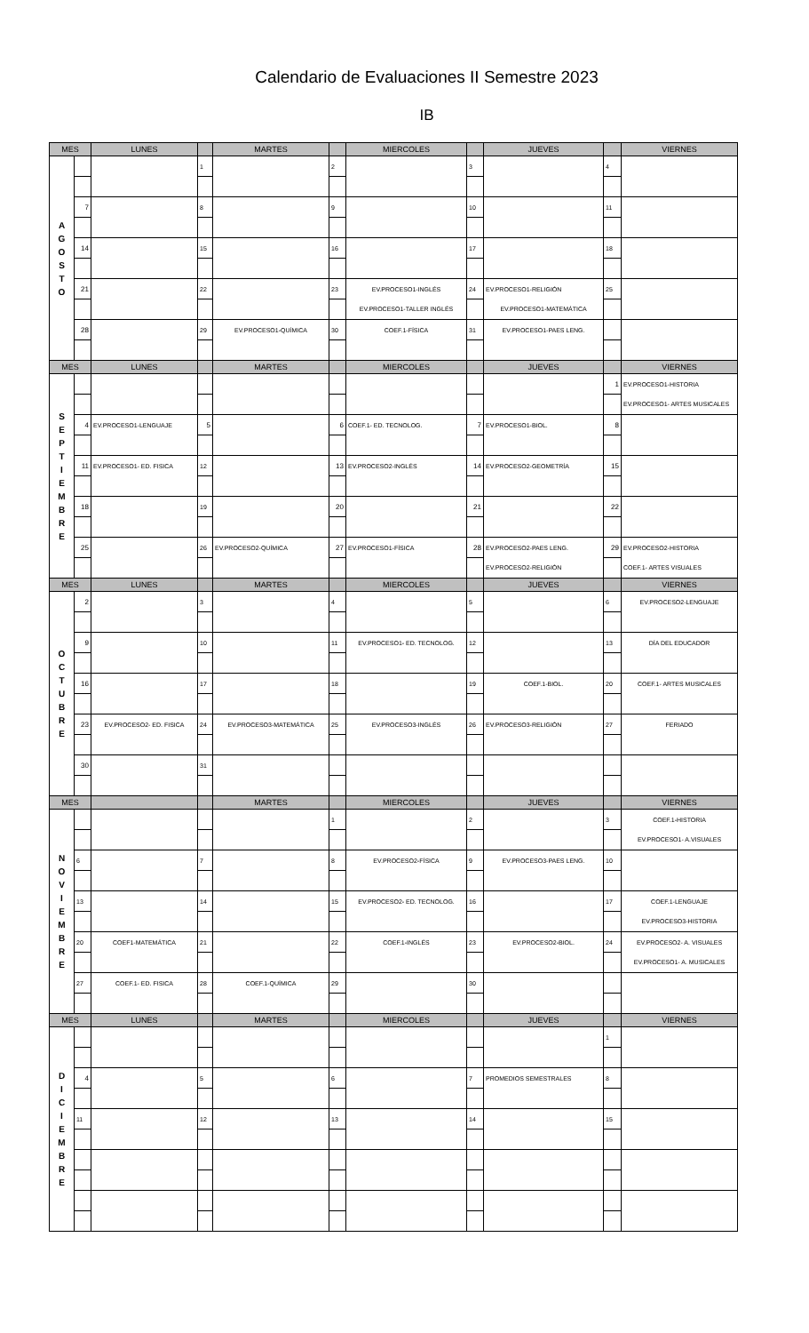Calendario de Evaluaciones II Semestre 2023
IB
| MES | | LUNES | | MARTES | | MIERCOLES | | JUEVES | | VIERNES |
| --- | --- | --- | --- | --- | --- | --- | --- | --- | --- | --- |
| A G O S T O | | | 1 | | 2 | | 3 | | 4 | |
| | 7 | | 8 | | 9 | | 10 | | 11 | |
| | 14 | | 15 | | 16 | | 17 | | 18 | |
| | 21 | | 22 | | 23 | EV.PROCESO1-INGLÉS | 24 | EV.PROCESO1-RELIGIÓN | 25 | |
| | | | | | | EV.PROCESO1-TALLER INGLÉS | | EV.PROCESO1-MATEMÁTICA | | |
| | 28 | | 29 | EV.PROCESO1-QUÍMICA | 30 | COEF.1-FÍSICA | 31 | EV.PROCESO1-PAES LENG. | | |
| MES | | LUNES | | MARTES | | MIERCOLES | | JUEVES | | VIERNES |
| S E P T I E M B R E | | | | | | | | | 1 | EV.PROCESO1-HISTORIA |
| | | | | | | | | | | EV.PROCESO1- ARTES MUSICALES |
| | 4 | EV.PROCESO1-LENGUAJE | 5 | | 6 | COEF.1- ED. TECNOLOG. | 7 | EV.PROCESO1-BIOL. | 8 | |
| | 11 | EV.PROCESO1- ED. FISICA | 12 | | 13 | EV.PROCESO2-INGLÉS | 14 | EV.PROCESO2-GEOMETRÍA | 15 | |
| | 18 | | 19 | | 20 | | 21 | | 22 | |
| | 25 | | 26 | EV.PROCESO2-QUÍMICA | 27 | EV.PROCESO1-FÍSICA | 28 | EV.PROCESO2-PAES LENG. | 29 | EV.PROCESO2-HISTORIA |
| | | | | | | | | EV.PROCESO2-RELIGIÓN | | COEF.1- ARTES VISUALES |
| MES | | LUNES | | MARTES | | MIERCOLES | | JUEVES | | VIERNES |
| O C T U B R E | 2 | | 3 | | 4 | | 5 | | 6 | EV.PROCESO2-LENGUAJE |
| | 9 | | 10 | | 11 | EV.PROCESO1- ED. TECNOLOG. | 12 | | 13 | DÍA DEL EDUCADOR |
| | 16 | | 17 | | 18 | | 19 | COEF.1-BIOL. | 20 | COEF.1- ARTES MUSICALES |
| | 23 | EV.PROCESO2- ED. FISICA | 24 | EV.PROCESO3-MATEMÁTICA | 25 | EV.PROCESO3-INGLÉS | 26 | EV.PROCESO3-RELIGIÓN | 27 | FERIADO |
| | 30 | | 31 | | | | | | | |
| MES | | | | MARTES | | MIERCOLES | | JUEVES | | VIERNES |
| N O V I E M B R E | | | | | 1 | | 2 | | 3 | COEF.1-HISTORIA |
| | | | | | | | | | | EV.PROCESO1- A.VISUALES |
| | 6 | | 7 | | 8 | EV.PROCESO2-FÍSICA | 9 | EV.PROCESO3-PAES LENG. | 10 | |
| | 13 | | 14 | | 15 | EV.PROCESO2- ED. TECNOLOG. | 16 | | 17 | COEF.1-LENGUAJE |
| | | | | | | | | | | EV.PROCESO3-HISTORIA |
| | 20 | COEF1-MATEMÁTICA | 21 | | 22 | COEF.1-INGLÉS | 23 | EV.PROCESO2-BIOL. | 24 | EV.PROCESO2- A. VISUALES |
| | | | | | | | | | | EV.PROCESO1- A. MUSICALES |
| | 27 | COEF.1- ED. FISICA | 28 | COEF.1-QUÍMICA | 29 | | 30 | | | |
| MES | | LUNES | | MARTES | | MIERCOLES | | JUEVES | | VIERNES |
| D I C I E M B R E | | | | | | | | | 1 | |
| | 4 | | 5 | | 6 | | 7 | PROMEDIOS SEMESTRALES | 8 | |
| | 11 | | 12 | | 13 | | 14 | | 15 | |